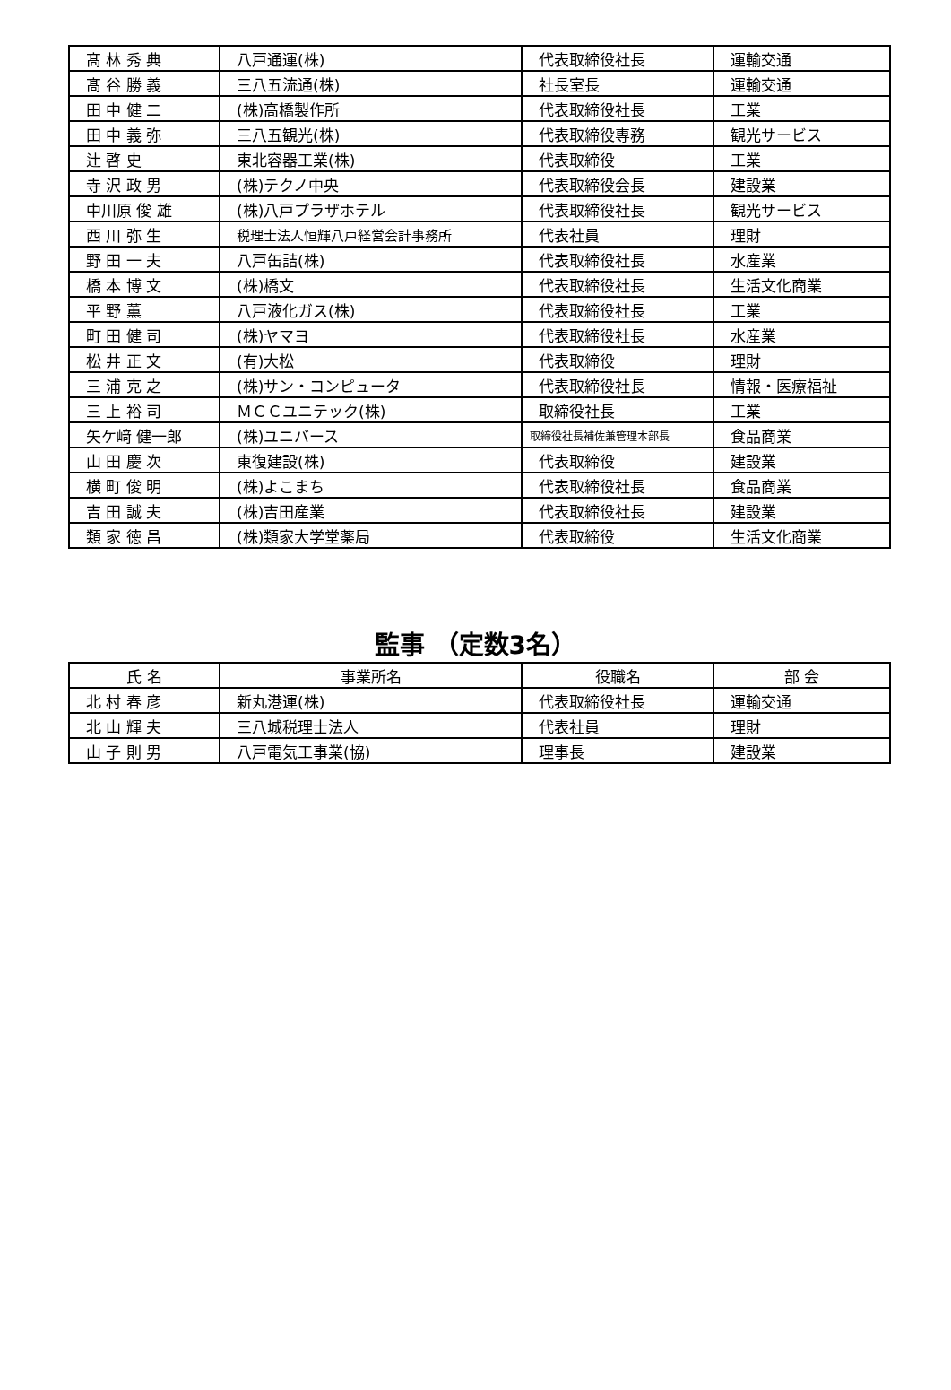| 髙 林 秀 典 | 八戸通運(株) | 代表取締役社長 | 運輸交通 |
| 髙 谷 勝 義 | 三八五流通(株) | 社長室長 | 運輸交通 |
| 田 中 健 二 | (株)高橋製作所 | 代表取締役社長 | 工業 |
| 田 中 義 弥 | 三八五観光(株) | 代表取締役専務 | 観光サービス |
| 辻 啓 史 | 東北容器工業(株) | 代表取締役 | 工業 |
| 寺 沢 政 男 | (株)テクノ中央 | 代表取締役会長 | 建設業 |
| 中川原 俊 雄 | (株)八戸プラザホテル | 代表取締役社長 | 観光サービス |
| 西 川 弥 生 | 税理士法人恒輝八戸経営会計事務所 | 代表社員 | 理財 |
| 野 田 一 夫 | 八戸缶詰(株) | 代表取締役社長 | 水産業 |
| 橋 本 博 文 | (株)橋文 | 代表取締役社長 | 生活文化商業 |
| 平 野 薫 | 八戸液化ガス(株) | 代表取締役社長 | 工業 |
| 町 田 健 司 | (株)ヤマヨ | 代表取締役社長 | 水産業 |
| 松 井 正 文 | (有)大松 | 代表取締役 | 理財 |
| 三 浦 克 之 | (株)サン・コンピュータ | 代表取締役社長 | 情報・医療福祉 |
| 三 上 裕 司 | ＭＣＣユニテック(株) | 取締役社長 | 工業 |
| 矢ケ﨑 健一郎 | (株)ユニバース | 取締役社長補佐兼管理本部長 | 食品商業 |
| 山 田 慶 次 | 東復建設(株) | 代表取締役 | 建設業 |
| 横 町 俊 明 | (株)よこまち | 代表取締役社長 | 食品商業 |
| 吉 田 誠 夫 | (株)吉田産業 | 代表取締役社長 | 建設業 |
| 類 家 徳 昌 | (株)類家大学堂薬局 | 代表取締役 | 生活文化商業 |
監事 （定数3名）
| 氏 名 | 事業所名 | 役職名 | 部 会 |
| --- | --- | --- | --- |
| 北 村 春 彦 | 新丸港運(株) | 代表取締役社長 | 運輸交通 |
| 北 山 輝 夫 | 三八城税理士法人 | 代表社員 | 理財 |
| 山 子 則 男 | 八戸電気工事業(協) | 理事長 | 建設業 |